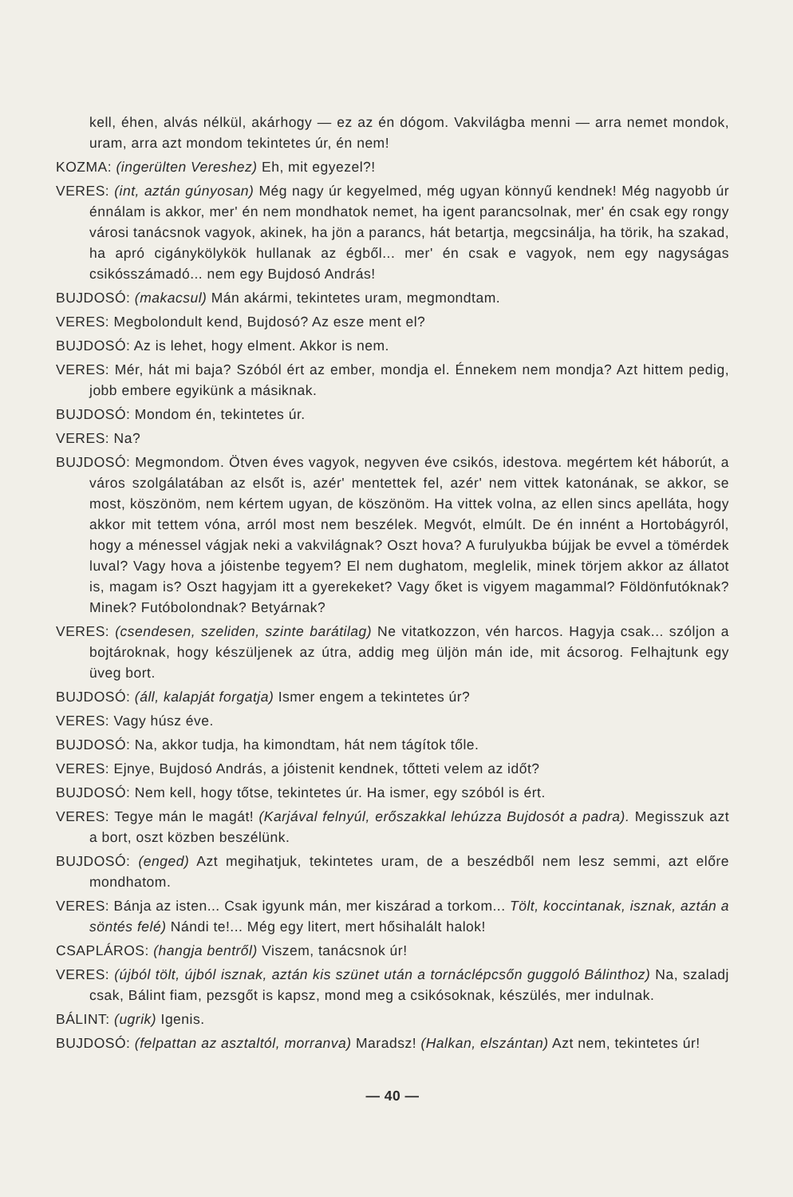kell, éhen, alvás nélkül, akárhogy — ez az én dógom. Vakvilágba menni — arra nemet mondok, uram, arra azt mondom tekintetes úr, én nem!
KOZMA: (ingerülten Vereshez) Eh, mit egyezel?!
VERES: (int, aztán gúnyosan) Még nagy úr kegyelmed, még ugyan könnyű kendnek! Még nagyobb úr énnálam is akkor, mer' én nem mondhatok nemet, ha igent parancsolnak, mer' én csak egy rongy városi tanácsnok vagyok, akinek, ha jön a parancs, hát betartja, megcsinálja, ha törik, ha szakad, ha apró cigánykölykök hullanak az égből... mer' én csak e vagyok, nem egy nagyságas csikósszámadó... nem egy Bujdosó András!
BUJDOSÓ: (makacsul) Mán akármi, tekintetes uram, megmondtam.
VERES: Megbolondult kend, Bujdosó? Az esze ment el?
BUJDOSÓ: Az is lehet, hogy elment. Akkor is nem.
VERES: Mér, hát mi baja? Szóból ért az ember, mondja el. Énnekem nem mondja? Azt hittem pedig, jobb embere egyikünk a másiknak.
BUJDOSÓ: Mondom én, tekintetes úr.
VERES: Na?
BUJDOSÓ: Megmondom. Ötven éves vagyok, negyven éve csikós, idestova. megértem két háborút, a város szolgálatában az elsőt is, azér' mentettek fel, azér' nem vittek katonának, se akkor, se most, köszönöm, nem kértem ugyan, de köszönöm. Ha vittek volna, az ellen sincs apelláta, hogy akkor mit tettem vóna, arról most nem beszélek. Megvót, elmúlt. De én innént a Hortobágyról, hogy a ménessel vágjak neki a vakvilágnak? Oszt hova? A furulyukba bújjak be evvel a tömérdek luval? Vagy hova a jóistenbe tegyem? El nem dughatom, meglelik, minek törjem akkor az állatot is, magam is? Oszt hagyjam itt a gyerekeket? Vagy őket is vigyem magammal? Földönfutóknak? Minek? Futóbolondnak? Betyárnak?
VERES: (csendesen, szeliden, szinte barátilag) Ne vitatkozzon, vén harcos. Hagyja csak... szóljon a bojtároknak, hogy készüljenek az útra, addig meg üljön mán ide, mit ácsorog. Felhajtunk egy üveg bort.
BUJDOSÓ: (áll, kalapját forgatja) Ismer engem a tekintetes úr?
VERES: Vagy húsz éve.
BUJDOSÓ: Na, akkor tudja, ha kimondtam, hát nem tágítok tőle.
VERES: Ejnye, Bujdosó András, a jóistenit kendnek, tőtteti velem az időt?
BUJDOSÓ: Nem kell, hogy tőtse, tekintetes úr. Ha ismer, egy szóból is ért.
VERES: Tegye mán le magát! (Karjával felnyúl, erőszakkal lehúzza Bujdosót a padra). Megisszuk azt a bort, oszt közben beszélünk.
BUJDOSÓ: (enged) Azt megihatjuk, tekintetes uram, de a beszédből nem lesz semmi, azt előre mondhatom.
VERES: Bánja az isten... Csak igyunk mán, mer kiszárad a torkom... Tölt, koccintanak, isznak, aztán a söntés felé) Nándi te!... Még egy litert, mert hősihalált halok!
CSAPLÁROS: (hangja bentről) Viszem, tanácsnok úr!
VERES: (újból tölt, újból isznak, aztán kis szünet után a tornáclépcsőn guggoló Bálinthoz) Na, szaladj csak, Bálint fiam, pezsgőt is kapsz, mond meg a csikósoknak, készülés, mer indulnak.
BÁLINT: (ugrik) Igenis.
BUJDOSÓ: (felpattan az asztaltól, morranva) Maradsz! (Halkan, elszántan) Azt nem, tekintetes úr!
— 40 —